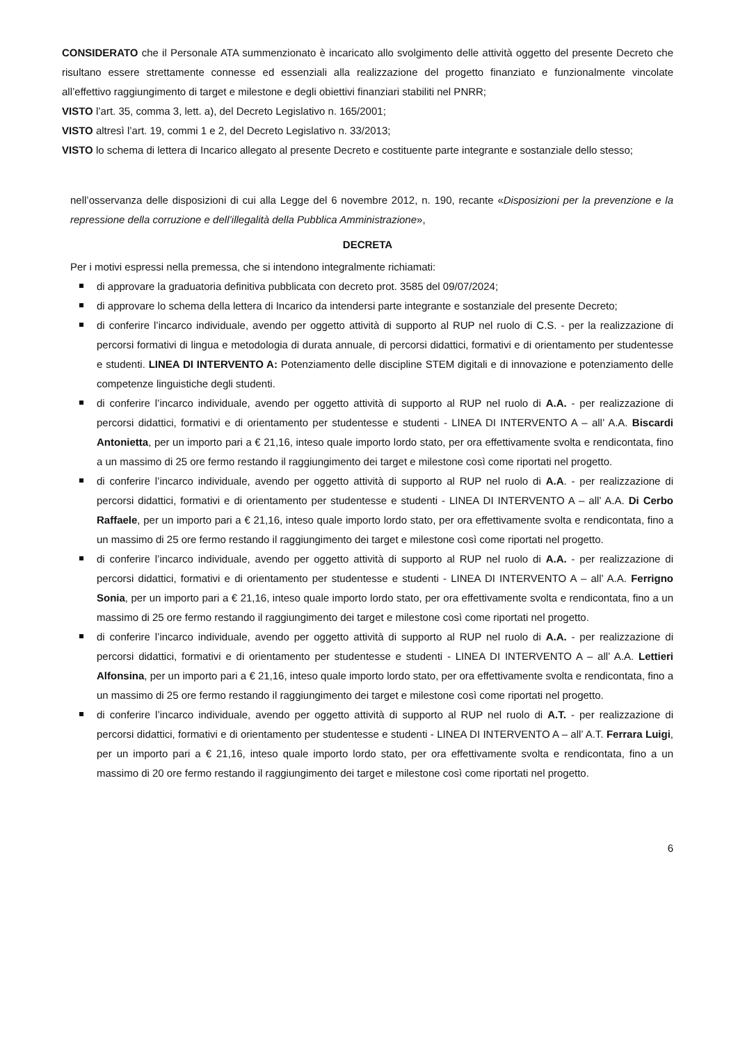CONSIDERATO che il Personale ATA summenzionato è incaricato allo svolgimento delle attività oggetto del presente Decreto che risultano essere strettamente connesse ed essenziali alla realizzazione del progetto finanziato e funzionalmente vincolate all’effettivo raggiungimento di target e milestone e degli obiettivi finanziari stabiliti nel PNRR;
VISTO l’art. 35, comma 3, lett. a), del Decreto Legislativo n. 165/2001;
VISTO altresì l’art. 19, commi 1 e 2, del Decreto Legislativo n. 33/2013;
VISTO lo schema di lettera di Incarico allegato al presente Decreto e costituente parte integrante e sostanziale dello stesso;
nell’osservanza delle disposizioni di cui alla Legge del 6 novembre 2012, n. 190, recante «Disposizioni per la prevenzione e la repressione della corruzione e dell’illegalità della Pubblica Amministrazione»,
DECRETA
Per i motivi espressi nella premessa, che si intendono integralmente richiamati:
di approvare la graduatoria definitiva pubblicata con decreto prot. 3585 del 09/07/2024;
di approvare lo schema della lettera di Incarico da intendersi parte integrante e sostanziale del presente Decreto;
di conferire l’incarco individuale, avendo per oggetto attività di supporto al RUP nel ruolo di C.S. - per la realizzazione di percorsi formativi di lingua e metodologia di durata annuale, di percorsi didattici, formativi e di orientamento per studentesse e studenti. LINEA DI INTERVENTO A: Potenziamento delle discipline STEM digitali e di innovazione e potenziamento delle competenze linguistiche degli studenti.
di conferire l’incarco individuale, avendo per oggetto attività di supporto al RUP nel ruolo di A.A. - per realizzazione di percorsi didattici, formativi e di orientamento per studentesse e studenti - LINEA DI INTERVENTO A – all’ A.A. Biscardi Antonietta, per un importo pari a € 21,16, inteso quale importo lordo stato, per ora effettivamente svolta e rendicontata, fino a un massimo di 25 ore fermo restando il raggiungimento dei target e milestone così come riportati nel progetto.
di conferire l’incarco individuale, avendo per oggetto attività di supporto al RUP nel ruolo di A.A. - per realizzazione di percorsi didattici, formativi e di orientamento per studentesse e studenti - LINEA DI INTERVENTO A – all’ A.A. Di Cerbo Raffaele, per un importo pari a € 21,16, inteso quale importo lordo stato, per ora effettivamente svolta e rendicontata, fino a un massimo di 25 ore fermo restando il raggiungimento dei target e milestone così come riportati nel progetto.
di conferire l’incarco individuale, avendo per oggetto attività di supporto al RUP nel ruolo di A.A. - per realizzazione di percorsi didattici, formativi e di orientamento per studentesse e studenti - LINEA DI INTERVENTO A – all’ A.A. Ferrigno Sonia, per un importo pari a € 21,16, inteso quale importo lordo stato, per ora effettivamente svolta e rendicontata, fino a un massimo di 25 ore fermo restando il raggiungimento dei target e milestone così come riportati nel progetto.
di conferire l’incarco individuale, avendo per oggetto attività di supporto al RUP nel ruolo di A.A. - per realizzazione di percorsi didattici, formativi e di orientamento per studentesse e studenti - LINEA DI INTERVENTO A – all’ A.A. Lettieri Alfonsina, per un importo pari a € 21,16, inteso quale importo lordo stato, per ora effettivamente svolta e rendicontata, fino a un massimo di 25 ore fermo restando il raggiungimento dei target e milestone così come riportati nel progetto.
di conferire l’incarco individuale, avendo per oggetto attività di supporto al RUP nel ruolo di A.T. - per realizzazione di percorsi didattici, formativi e di orientamento per studentesse e studenti - LINEA DI INTERVENTO A – all’ A.T. Ferrara Luigi, per un importo pari a € 21,16, inteso quale importo lordo stato, per ora effettivamente svolta e rendicontata, fino a un massimo di 20 ore fermo restando il raggiungimento dei target e milestone così come riportati nel progetto.
6